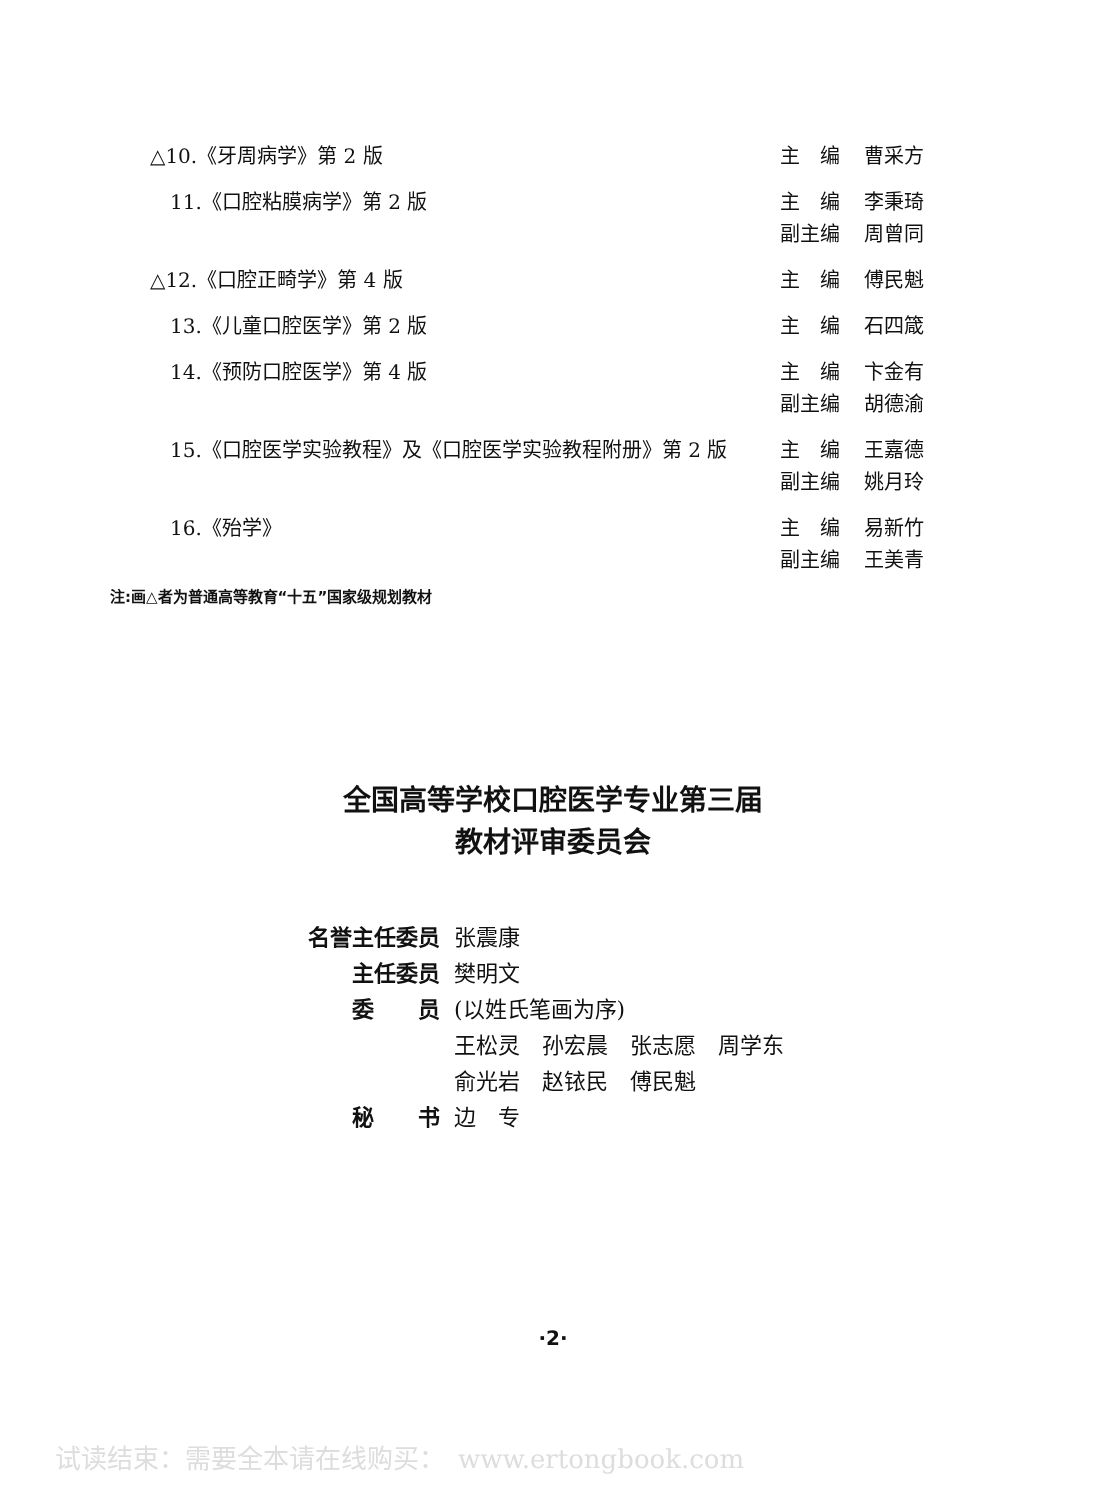△10.《牙周病学》第 2 版
主　编 曹采方
　11.《口腔粘膜病学》第 2 版
主　编 李秉琦
副主编 周曾同
△12.《口腔正畸学》第 4 版
主　编 傅民魁
　13.《儿童口腔医学》第 2 版
主　编 石四箴
　14.《预防口腔医学》第 4 版
主　编 卞金有
副主编 胡德渝
　15.《口腔医学实验教程》及《口腔医学实验教程附册》第 2 版
主　编 王嘉德
副主编 姚月玲
　16.《殆学》
主　编 易新竹
副主编 王美青
注:画△者为普通高等教育“十五”国家级规划教材
全国高等学校口腔医学专业第三届
教材评审委员会
名誉主任委员 张震康
主任委员 樊明文
委　　员 (以姓氏笔画为序)
王松灵　孙宏晨　张志愿　周学东
俞光岩　赵铱民　傅民魁
秘　　书 边　专
·2·
试读结束：需要全本请在线购买：　www.ertongbook.com